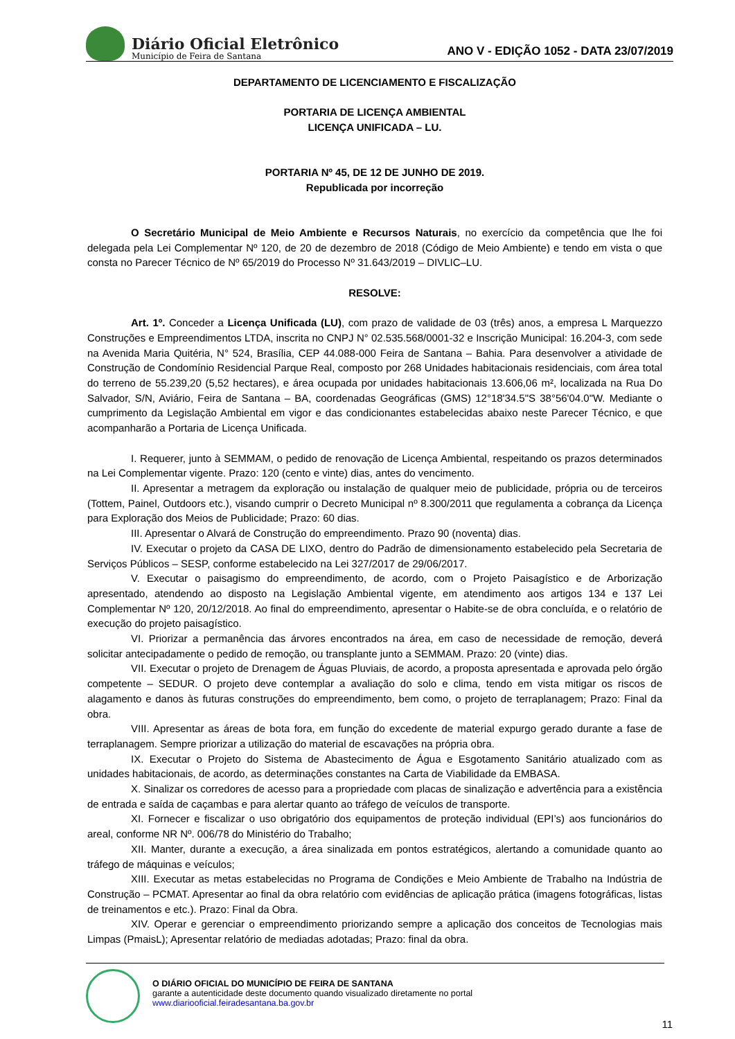Diário Oficial Eletrônico
Município de Feira de Santana
ANO V - EDIÇÃO 1052 - DATA 23/07/2019
DEPARTAMENTO DE LICENCIAMENTO E FISCALIZAÇÃO
PORTARIA DE LICENÇA AMBIENTAL
LICENÇA UNIFICADA – LU.
PORTARIA Nº 45, DE 12 DE JUNHO DE 2019.
Republicada por incorreção
O Secretário Municipal de Meio Ambiente e Recursos Naturais, no exercício da competência que lhe foi delegada pela Lei Complementar Nº 120, de 20 de dezembro de 2018 (Código de Meio Ambiente) e tendo em vista o que consta no Parecer Técnico de Nº 65/2019 do Processo Nº 31.643/2019 – DIVLIC–LU.
RESOLVE:
Art. 1º. Conceder a Licença Unificada (LU), com prazo de validade de 03 (três) anos, a empresa L Marquezzo Construções e Empreendimentos LTDA, inscrita no CNPJ N° 02.535.568/0001-32 e Inscrição Municipal: 16.204-3, com sede na Avenida Maria Quitéria, N° 524, Brasília, CEP 44.088-000 Feira de Santana – Bahia. Para desenvolver a atividade de Construção de Condomínio Residencial Parque Real, composto por 268 Unidades habitacionais residenciais, com área total do terreno de 55.239,20 (5,52 hectares), e área ocupada por unidades habitacionais 13.606,06 m², localizada na Rua Do Salvador, S/N, Aviário, Feira de Santana – BA, coordenadas Geográficas (GMS) 12°18'34.5"S 38°56'04.0"W. Mediante o cumprimento da Legislação Ambiental em vigor e das condicionantes estabelecidas abaixo neste Parecer Técnico, e que acompanharão a Portaria de Licença Unificada.
I. Requerer, junto à SEMMAM, o pedido de renovação de Licença Ambiental, respeitando os prazos determinados na Lei Complementar vigente. Prazo: 120 (cento e vinte) dias, antes do vencimento.
II. Apresentar a metragem da exploração ou instalação de qualquer meio de publicidade, própria ou de terceiros (Tottem, Painel, Outdoors etc.), visando cumprir o Decreto Municipal nº 8.300/2011 que regulamenta a cobrança da Licença para Exploração dos Meios de Publicidade; Prazo: 60 dias.
III. Apresentar o Alvará de Construção do empreendimento. Prazo 90 (noventa) dias.
IV. Executar o projeto da CASA DE LIXO, dentro do Padrão de dimensionamento estabelecido pela Secretaria de Serviços Públicos – SESP, conforme estabelecido na Lei 327/2017 de 29/06/2017.
V. Executar o paisagismo do empreendimento, de acordo, com o Projeto Paisagístico e de Arborização apresentado, atendendo ao disposto na Legislação Ambiental vigente, em atendimento aos artigos 134 e 137 Lei Complementar Nº 120, 20/12/2018. Ao final do empreendimento, apresentar o Habite-se de obra concluída, e o relatório de execução do projeto paisagístico.
VI. Priorizar a permanência das árvores encontrados na área, em caso de necessidade de remoção, deverá solicitar antecipadamente o pedido de remoção, ou transplante junto a SEMMAM. Prazo: 20 (vinte) dias.
VII. Executar o projeto de Drenagem de Águas Pluviais, de acordo, a proposta apresentada e aprovada pelo órgão competente – SEDUR. O projeto deve contemplar a avaliação do solo e clima, tendo em vista mitigar os riscos de alagamento e danos às futuras construções do empreendimento, bem como, o projeto de terraplanagem; Prazo: Final da obra.
VIII. Apresentar as áreas de bota fora, em função do excedente de material expurgo gerado durante a fase de terraplanagem. Sempre priorizar a utilização do material de escavações na própria obra.
IX. Executar o Projeto do Sistema de Abastecimento de Água e Esgotamento Sanitário atualizado com as unidades habitacionais, de acordo, as determinações constantes na Carta de Viabilidade da EMBASA.
X. Sinalizar os corredores de acesso para a propriedade com placas de sinalização e advertência para a existência de entrada e saída de caçambas e para alertar quanto ao tráfego de veículos de transporte.
XI. Fornecer e fiscalizar o uso obrigatório dos equipamentos de proteção individual (EPI’s) aos funcionários do areal, conforme NR Nº. 006/78 do Ministério do Trabalho;
XII. Manter, durante a execução, a área sinalizada em pontos estratégicos, alertando a comunidade quanto ao tráfego de máquinas e veículos;
XIII. Executar as metas estabelecidas no Programa de Condições e Meio Ambiente de Trabalho na Indústria de Construção – PCMAT. Apresentar ao final da obra relatório com evidências de aplicação prática (imagens fotográficas, listas de treinamentos e etc.). Prazo: Final da Obra.
XIV. Operar e gerenciar o empreendimento priorizando sempre a aplicação dos conceitos de Tecnologias mais Limpas (PmaisL); Apresentar relatório de mediadas adotadas; Prazo: final da obra.
O DIÁRIO OFICIAL DO MUNICÍPIO DE FEIRA DE SANTANA
garante a autenticidade deste documento quando visualizado diretamente no portal
www.diariooficial.feiradesantana.ba.gov.br
11